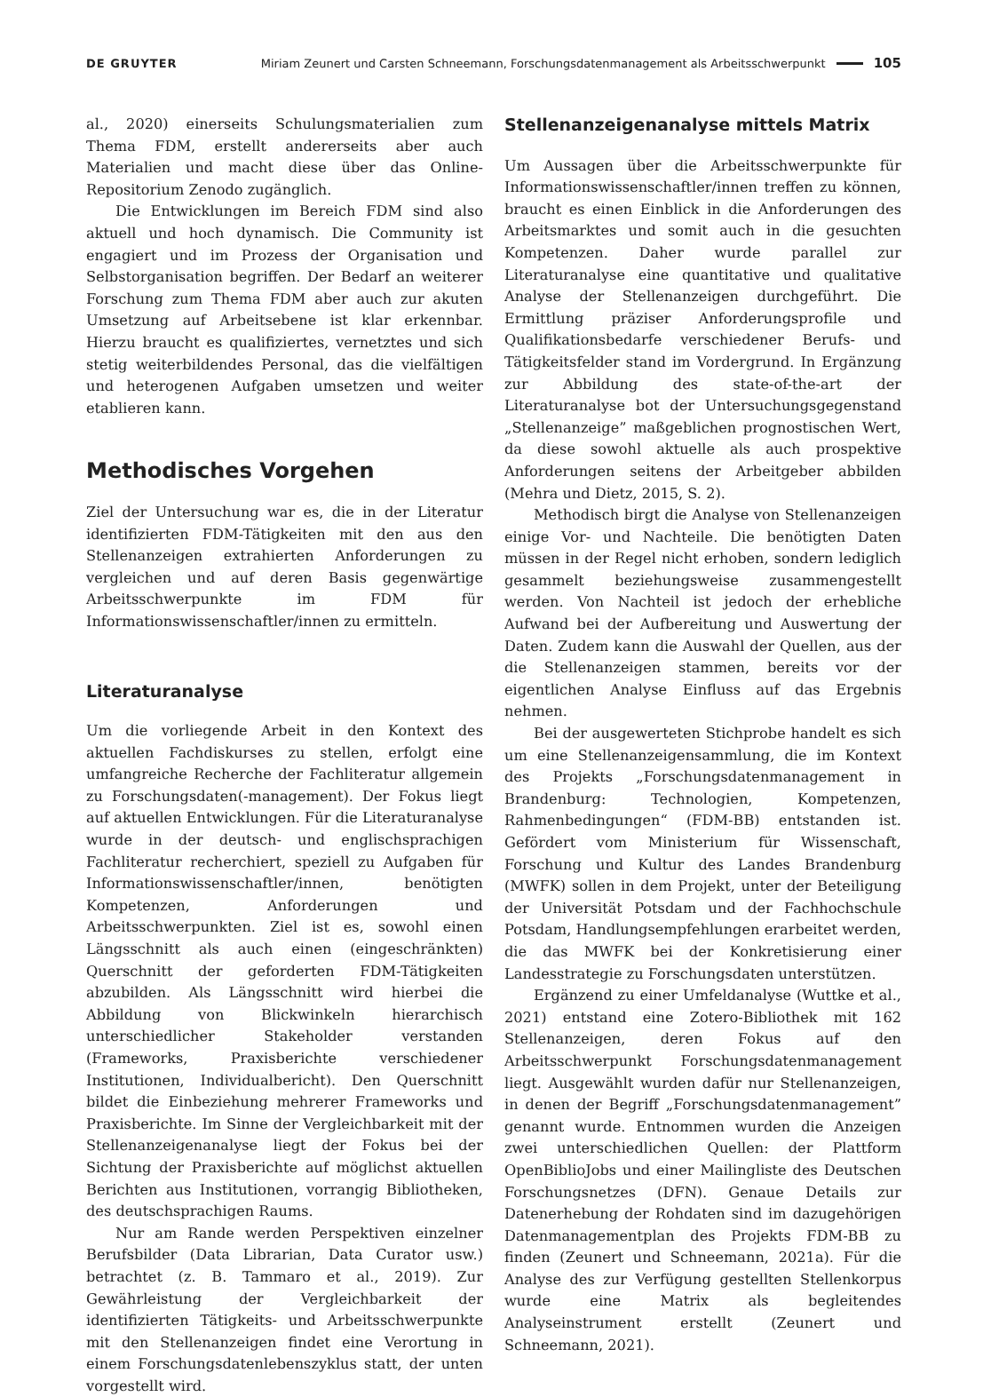DE GRUYTER Miriam Zeunert und Carsten Schneemann, Forschungsdatenmanagement als Arbeitsschwerpunkt 105
al., 2020) einerseits Schulungsmaterialien zum Thema FDM, erstellt andererseits aber auch Materialien und macht diese über das Online-Repositorium Zenodo zugänglich.
Die Entwicklungen im Bereich FDM sind also aktuell und hoch dynamisch. Die Community ist engagiert und im Prozess der Organisation und Selbstorganisation begriffen. Der Bedarf an weiterer Forschung zum Thema FDM aber auch zur akuten Umsetzung auf Arbeitsebene ist klar erkennbar. Hierzu braucht es qualifiziertes, vernetztes und sich stetig weiterbildendes Personal, das die vielfältigen und heterogenen Aufgaben umsetzen und weiter etablieren kann.
Methodisches Vorgehen
Ziel der Untersuchung war es, die in der Literatur identifizierten FDM-Tätigkeiten mit den aus den Stellenanzeigen extrahierten Anforderungen zu vergleichen und auf deren Basis gegenwärtige Arbeitsschwerpunkte im FDM für Informationswissenschaftler/innen zu ermitteln.
Literaturanalyse
Um die vorliegende Arbeit in den Kontext des aktuellen Fachdiskurses zu stellen, erfolgt eine umfangreiche Recherche der Fachliteratur allgemein zu Forschungsdaten(-management). Der Fokus liegt auf aktuellen Entwicklungen. Für die Literaturanalyse wurde in der deutsch- und englischsprachigen Fachliteratur recherchiert, speziell zu Aufgaben für Informationswissenschaftler/innen, benötigten Kompetenzen, Anforderungen und Arbeitsschwerpunkten. Ziel ist es, sowohl einen Längsschnitt als auch einen (eingeschränkten) Querschnitt der geforderten FDM-Tätigkeiten abzubilden. Als Längsschnitt wird hierbei die Abbildung von Blickwinkeln hierarchisch unterschiedlicher Stakeholder verstanden (Frameworks, Praxisberichte verschiedener Institutionen, Individualbericht). Den Querschnitt bildet die Einbeziehung mehrerer Frameworks und Praxisberichte. Im Sinne der Vergleichbarkeit mit der Stellenanzeigenanalyse liegt der Fokus bei der Sichtung der Praxisberichte auf möglichst aktuellen Berichten aus Institutionen, vorrangig Bibliotheken, des deutschsprachigen Raums.
Nur am Rande werden Perspektiven einzelner Berufsbilder (Data Librarian, Data Curator usw.) betrachtet (z. B. Tammaro et al., 2019). Zur Gewährleistung der Vergleichbarkeit der identifizierten Tätigkeits- und Arbeitsschwerpunkte mit den Stellenanzeigen findet eine Verortung in einem Forschungsdatenlebenszyklus statt, der unten vorgestellt wird.
Stellenanzeigenanalyse mittels Matrix
Um Aussagen über die Arbeitsschwerpunkte für Informationswissenschaftler/innen treffen zu können, braucht es einen Einblick in die Anforderungen des Arbeitsmarktes und somit auch in die gesuchten Kompetenzen. Daher wurde parallel zur Literaturanalyse eine quantitative und qualitative Analyse der Stellenanzeigen durchgeführt. Die Ermittlung präziser Anforderungsprofile und Qualifikationsbedarfe verschiedener Berufs- und Tätigkeitsfelder stand im Vordergrund. In Ergänzung zur Abbildung des state-of-the-art der Literaturanalyse bot der Untersuchungsgegenstand „Stellenanzeige” maßgeblichen prognostischen Wert, da diese sowohl aktuelle als auch prospektive Anforderungen seitens der Arbeitgeber abbilden (Mehra und Dietz, 2015, S. 2).
Methodisch birgt die Analyse von Stellenanzeigen einige Vor- und Nachteile. Die benötigten Daten müssen in der Regel nicht erhoben, sondern lediglich gesammelt beziehungsweise zusammengestellt werden. Von Nachteil ist jedoch der erhebliche Aufwand bei der Aufbereitung und Auswertung der Daten. Zudem kann die Auswahl der Quellen, aus der die Stellenanzeigen stammen, bereits vor der eigentlichen Analyse Einfluss auf das Ergebnis nehmen.
Bei der ausgewerteten Stichprobe handelt es sich um eine Stellenanzeigensammlung, die im Kontext des Projekts „Forschungsdatenmanagement in Brandenburg: Technologien, Kompetenzen, Rahmenbedingungen“ (FDM-BB) entstanden ist. Gefördert vom Ministerium für Wissenschaft, Forschung und Kultur des Landes Brandenburg (MWFK) sollen in dem Projekt, unter der Beteiligung der Universität Potsdam und der Fachhochschule Potsdam, Handlungsempfehlungen erarbeitet werden, die das MWFK bei der Konkretisierung einer Landesstrategie zu Forschungsdaten unterstützen.
Ergänzend zu einer Umfeldanalyse (Wuttke et al., 2021) entstand eine Zotero-Bibliothek mit 162 Stellenanzeigen, deren Fokus auf den Arbeitsschwerpunkt Forschungsdatenmanagement liegt. Ausgewählt wurden dafür nur Stellenanzeigen, in denen der Begriff „Forschungsdatenmanagement” genannt wurde. Entnommen wurden die Anzeigen zwei unterschiedlichen Quellen: der Plattform OpenBiblioJobs und einer Mailingliste des Deutschen Forschungsnetzes (DFN). Genaue Details zur Datenerhebung der Rohdaten sind im dazugehörigen Datenmanagementplan des Projekts FDM-BB zu finden (Zeunert und Schneemann, 2021a). Für die Analyse des zur Verfügung gestellten Stellenkorpus wurde eine Matrix als begleitendes Analyseinstrument erstellt (Zeunert und Schneemann, 2021).